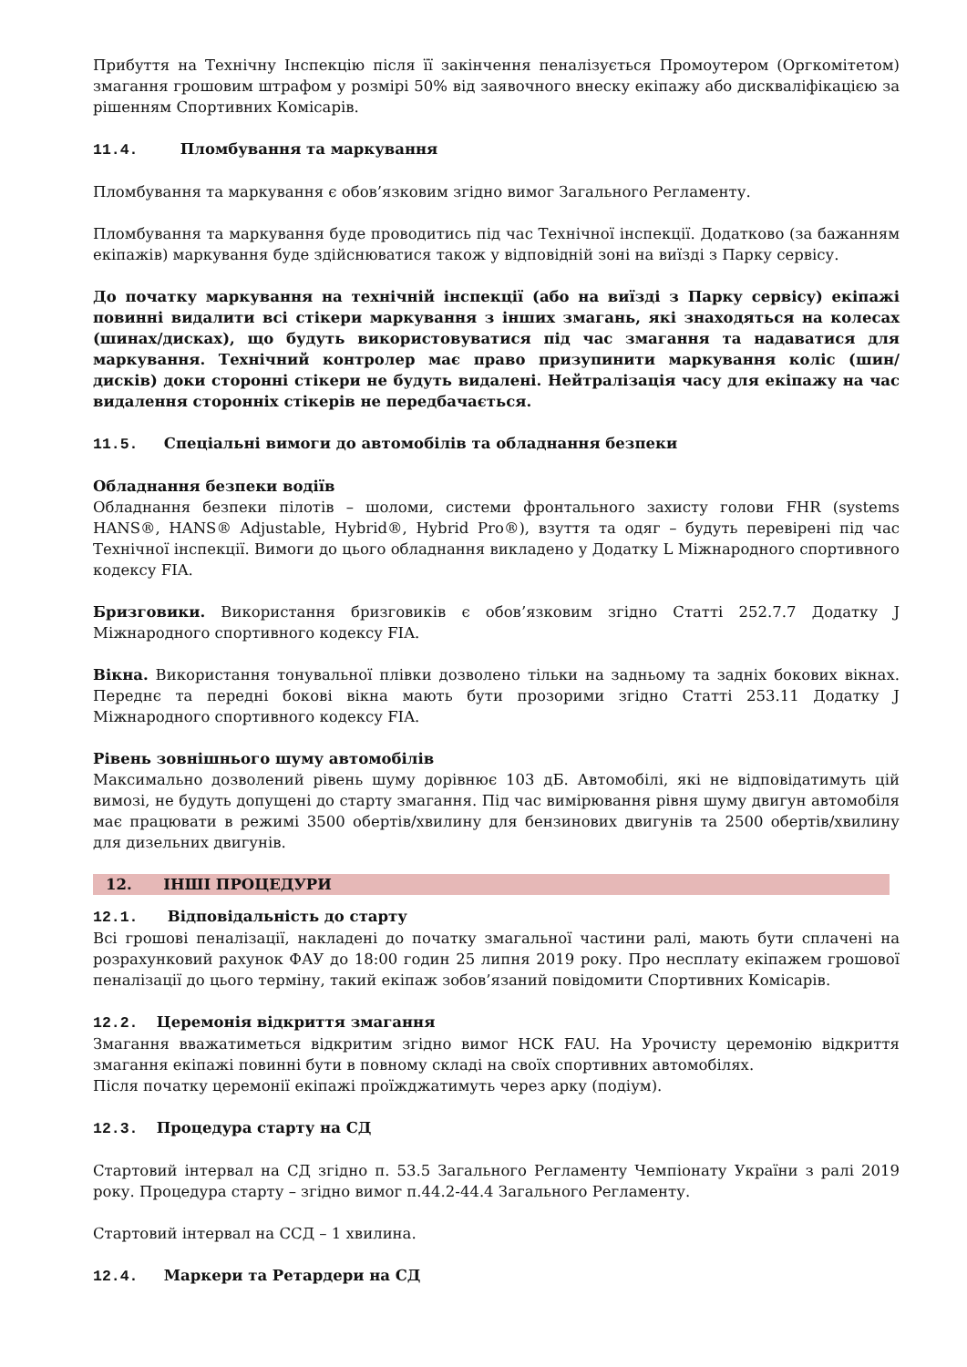Прибуття на Технічну Інспекцію після її закінчення пеналізується Промоутером (Оргкомітетом) змагання грошовим штрафом у розмірі 50% від заявочного внеску екіпажу або дискваліфікацією за рішенням Спортивних Комісарів.
11.4. Пломбування та маркування
Пломбування та маркування є обов’язковим згідно вимог Загального Регламенту.
Пломбування та маркування буде проводитись під час Технічної інспекції. Додатково (за бажанням екіпажів) маркування буде здійснюватися також у відповідній зоні на виїзді з Парку сервісу.
До початку маркування на технічній інспекції (або на виїзді з Парку сервісу) екіпажі повинні видалити всі стікери маркування з інших змагань, які знаходяться на колесах (шинах/дисках), що будуть використовуватися під час змагання та надаватися для маркування. Технічний контролер має право призупинити маркування коліс (шин/дисків) доки сторонні стікери не будуть видалені. Нейтралізація часу для екіпажу на час видалення сторонніх стікерів не передбачається.
11.5. Спеціальні вимоги до автомобілів та обладнання безпеки
Обладнання безпеки водіїв
Обладнання безпеки пілотів – шоломи, системи фронтального захисту голови FHR (systems HANS®, HANS® Adjustable, Hybrid®, Hybrid Pro®), взуття та одяг – будуть перевірені під час Технічної інспекції. Вимоги до цього обладнання викладено у Додатку L Міжнародного спортивного кодексу FIA.
Бризговики. Використання бризговиків є обов’язковим згідно Статті 252.7.7 Додатку J Міжнародного спортивного кодексу FIA.
Вікна. Використання тонувальної плівки дозволено тільки на задньому та задніх бокових вікнах. Переднє та передні бокові вікна мають бути прозорими згідно Статті 253.11 Додатку J Міжнародного спортивного кодексу FIA.
Рівень зовнішнього шуму автомобілів
Максимально дозволений рівень шуму дорівнює 103 дБ. Автомобілі, які не відповідатимуть цій вимозі, не будуть допущені до старту змагання. Під час вимірювання рівня шуму двигун автомобіля має працювати в режимі 3500 обертів/хвилину для бензинових двигунів та 2500 обертів/хвилину для дизельних двигунів.
12. ІНШІ ПРОЦЕДУРИ
12.1. Відповідальність до старту
Всі грошові пеналізації, накладені до початку змагальної частини ралі, мають бути сплачені на розрахунковий рахунок ФАУ до 18:00 годин 25 липня 2019 року. Про несплату екіпажем грошової пеналізації до цього терміну, такий екіпаж зобов’язаний повідомити Спортивних Комісарів.
12.2. Церемонія відкриття змагання
Змагання вважатиметься відкритим згідно вимог НСК FAU. На Урочисту церемонію відкриття змагання екіпажі повинні бути в повному складі на своїх спортивних автомобілях.
Після початку церемонії екіпажі проїжджатимуть через арку (подіум).
12.3. Процедура старту на СД
Стартовий інтервал на СД згідно п. 53.5 Загального Регламенту Чемпіонату України з ралі 2019 року. Процедура старту – згідно вимог п.44.2-44.4 Загального Регламенту.
Стартовий інтервал на ССД – 1 хвилина.
12.4. Маркери та Ретардери на СД